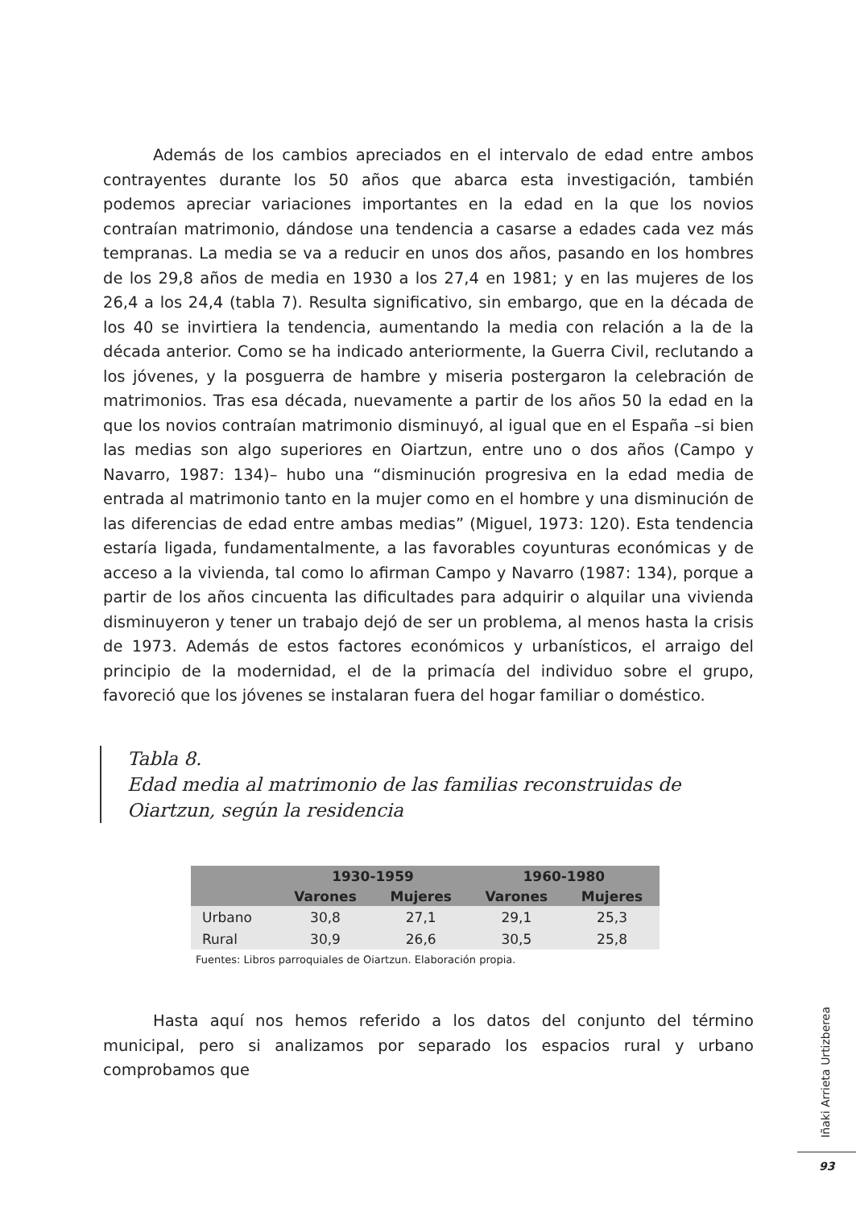Además de los cambios apreciados en el intervalo de edad entre ambos contrayentes durante los 50 años que abarca esta investigación, también podemos apreciar variaciones importantes en la edad en la que los novios contraían matrimonio, dándose una tendencia a casarse a edades cada vez más tempranas. La media se va a reducir en unos dos años, pasando en los hombres de los 29,8 años de media en 1930 a los 27,4 en 1981; y en las mujeres de los 26,4 a los 24,4 (tabla 7). Resulta significativo, sin embargo, que en la década de los 40 se invirtiera la tendencia, aumentando la media con relación a la de la década anterior. Como se ha indicado anteriormente, la Guerra Civil, reclutando a los jóvenes, y la posguerra de hambre y miseria postergaron la celebración de matrimonios. Tras esa década, nuevamente a partir de los años 50 la edad en la que los novios contraían matrimonio disminuyó, al igual que en el España –si bien las medias son algo superiores en Oiartzun, entre uno o dos años (Campo y Navarro, 1987: 134)– hubo una “disminución progresiva en la edad media de entrada al matrimonio tanto en la mujer como en el hombre y una disminución de las diferencias de edad entre ambas medias” (Miguel, 1973: 120). Esta tendencia estaría ligada, fundamentalmente, a las favorables coyunturas económicas y de acceso a la vivienda, tal como lo afirman Campo y Navarro (1987: 134), porque a partir de los años cincuenta las dificultades para adquirir o alquilar una vivienda disminuyeron y tener un trabajo dejó de ser un problema, al menos hasta la crisis de 1973. Además de estos factores económicos y urbanísticos, el arraigo del principio de la modernidad, el de la primacía del individuo sobre el grupo, favoreció que los jóvenes se instalaran fuera del hogar familiar o doméstico.
Tabla 8.
Edad media al matrimonio de las familias reconstruidas de
Oiartzun, según la residencia
| | 1930-1959 | | 1960-1980 | |
| --- | --- | --- | --- | --- |
| | Varones | Mujeres | Varones | Mujeres |
| Urbano | 30,8 | 27,1 | 29,1 | 25,3 |
| Rural | 30,9 | 26,6 | 30,5 | 25,8 |
Fuentes: Libros parroquiales de Oiartzun. Elaboración propia.
Hasta aquí nos hemos referido a los datos del conjunto del término municipal, pero si analizamos por separado los espacios rural y urbano comprobamos que
Iñaki Arrieta Urtizberea
93